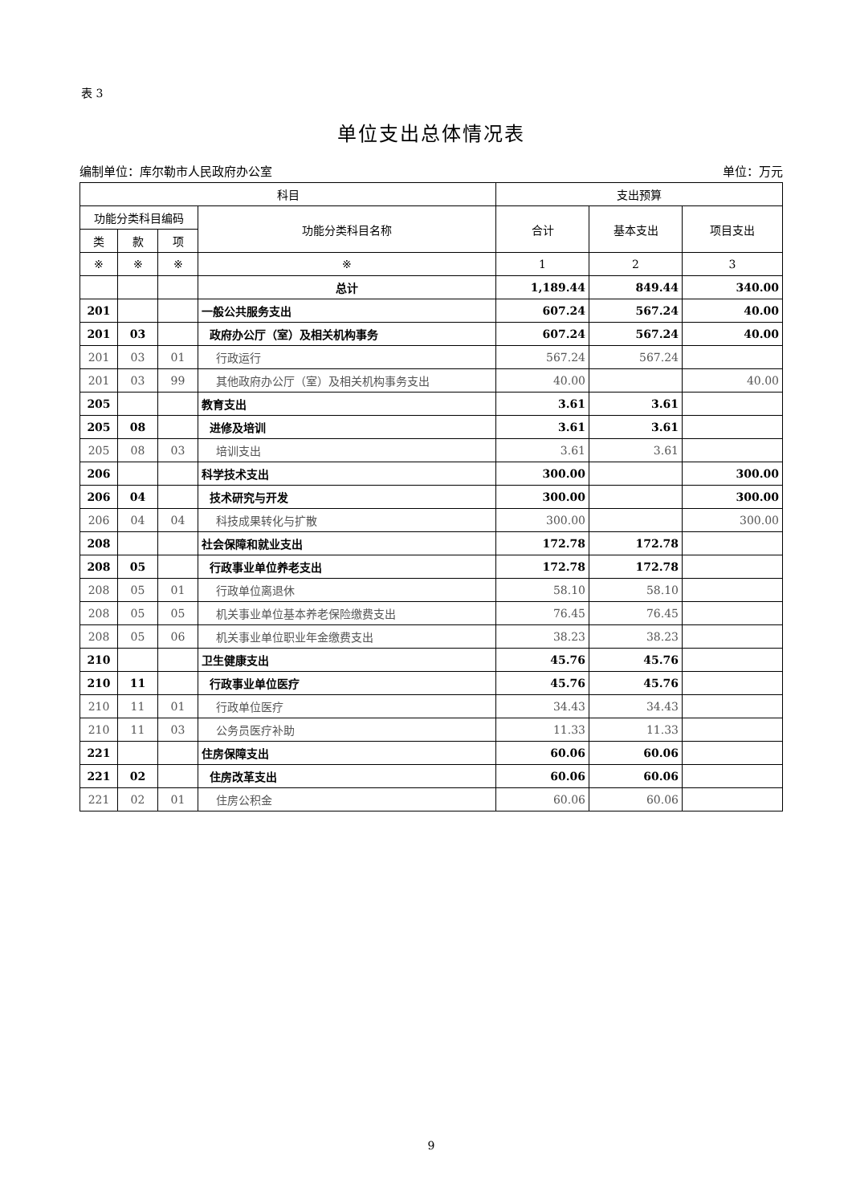表 3
单位支出总体情况表
编制单位：库尔勒市人民政府办公室 单位：万元
| 科目 | | | | 支出预算 | | |
| --- | --- | --- | --- | --- | --- | --- |
| 功能分类科目编码 | | | 功能分类科目名称 | 合计 | 基本支出 | 项目支出 |
| 类 | 款 | 项 | | | | |
| ※ | ※ | ※ | ※ | 1 | 2 | 3 |
| | | | 总计 | 1,189.44 | 849.44 | 340.00 |
| 201 | | | 一般公共服务支出 | 607.24 | 567.24 | 40.00 |
| 201 | 03 | | 政府办公厅（室）及相关机构事务 | 607.24 | 567.24 | 40.00 |
| 201 | 03 | 01 | 行政运行 | 567.24 | 567.24 | |
| 201 | 03 | 99 | 其他政府办公厅（室）及相关机构事务支出 | 40.00 | | 40.00 |
| 205 | | | 教育支出 | 3.61 | 3.61 | |
| 205 | 08 | | 进修及培训 | 3.61 | 3.61 | |
| 205 | 08 | 03 | 培训支出 | 3.61 | 3.61 | |
| 206 | | | 科学技术支出 | 300.00 | | 300.00 |
| 206 | 04 | | 技术研究与开发 | 300.00 | | 300.00 |
| 206 | 04 | 04 | 科技成果转化与扩散 | 300.00 | | 300.00 |
| 208 | | | 社会保障和就业支出 | 172.78 | 172.78 | |
| 208 | 05 | | 行政事业单位养老支出 | 172.78 | 172.78 | |
| 208 | 05 | 01 | 行政单位离退休 | 58.10 | 58.10 | |
| 208 | 05 | 05 | 机关事业单位基本养老保险缴费支出 | 76.45 | 76.45 | |
| 208 | 05 | 06 | 机关事业单位职业年金缴费支出 | 38.23 | 38.23 | |
| 210 | | | 卫生健康支出 | 45.76 | 45.76 | |
| 210 | 11 | | 行政事业单位医疗 | 45.76 | 45.76 | |
| 210 | 11 | 01 | 行政单位医疗 | 34.43 | 34.43 | |
| 210 | 11 | 03 | 公务员医疗补助 | 11.33 | 11.33 | |
| 221 | | | 住房保障支出 | 60.06 | 60.06 | |
| 221 | 02 | | 住房改革支出 | 60.06 | 60.06 | |
| 221 | 02 | 01 | 住房公积金 | 60.06 | 60.06 | |
9